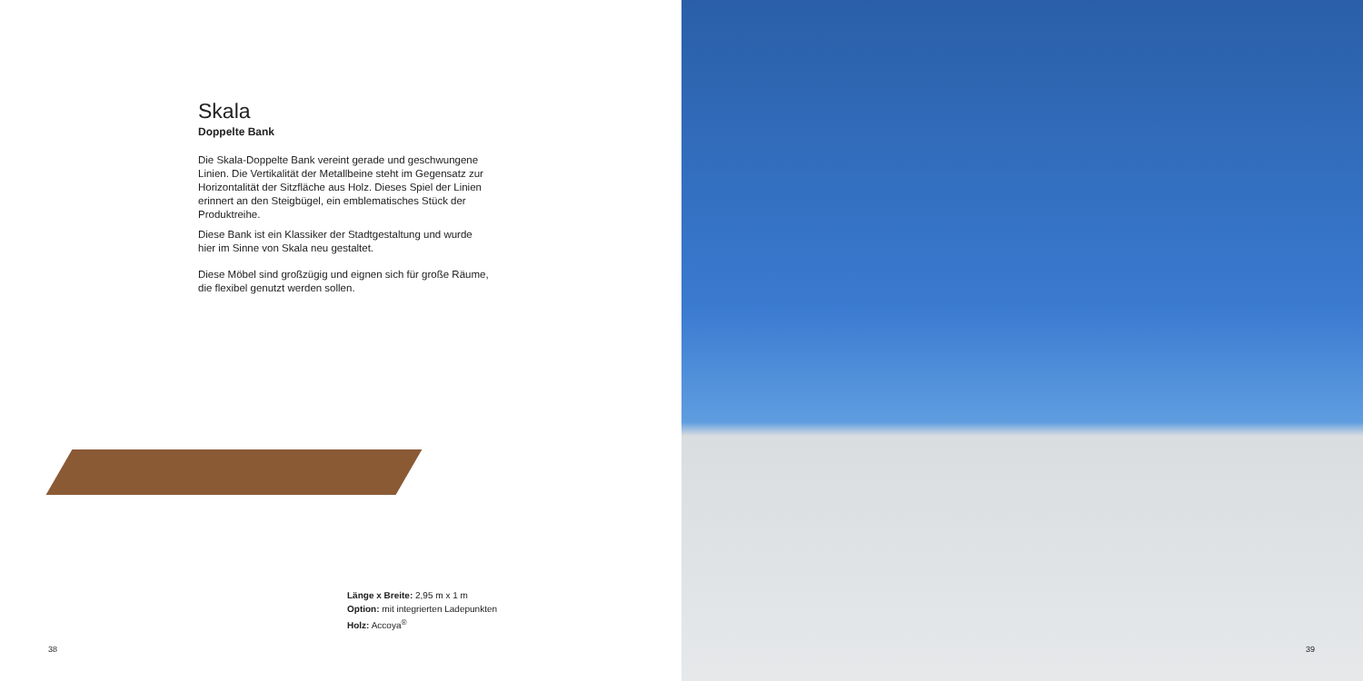Skala
Doppelte Bank
Die Skala-Doppelte Bank vereint gerade und geschwungene Linien. Die Vertikalität der Metallbeine steht im Gegensatz zur Horizontalität der Sitzfläche aus Holz. Dieses Spiel der Linien erinnert an den Steigbügel, ein emblematisches Stück der Produktreihe.
Diese Bank ist ein Klassiker der Stadtgestaltung und wurde hier im Sinne von Skala neu gestaltet.
Diese Möbel sind großzügig und eignen sich für große Räume, die flexibel genutzt werden sollen.
Länge x Breite: 2,95 m x 1 m
Option: mit integrierten Ladepunkten
Holz: Accoya<sup>®</sup>
38
39